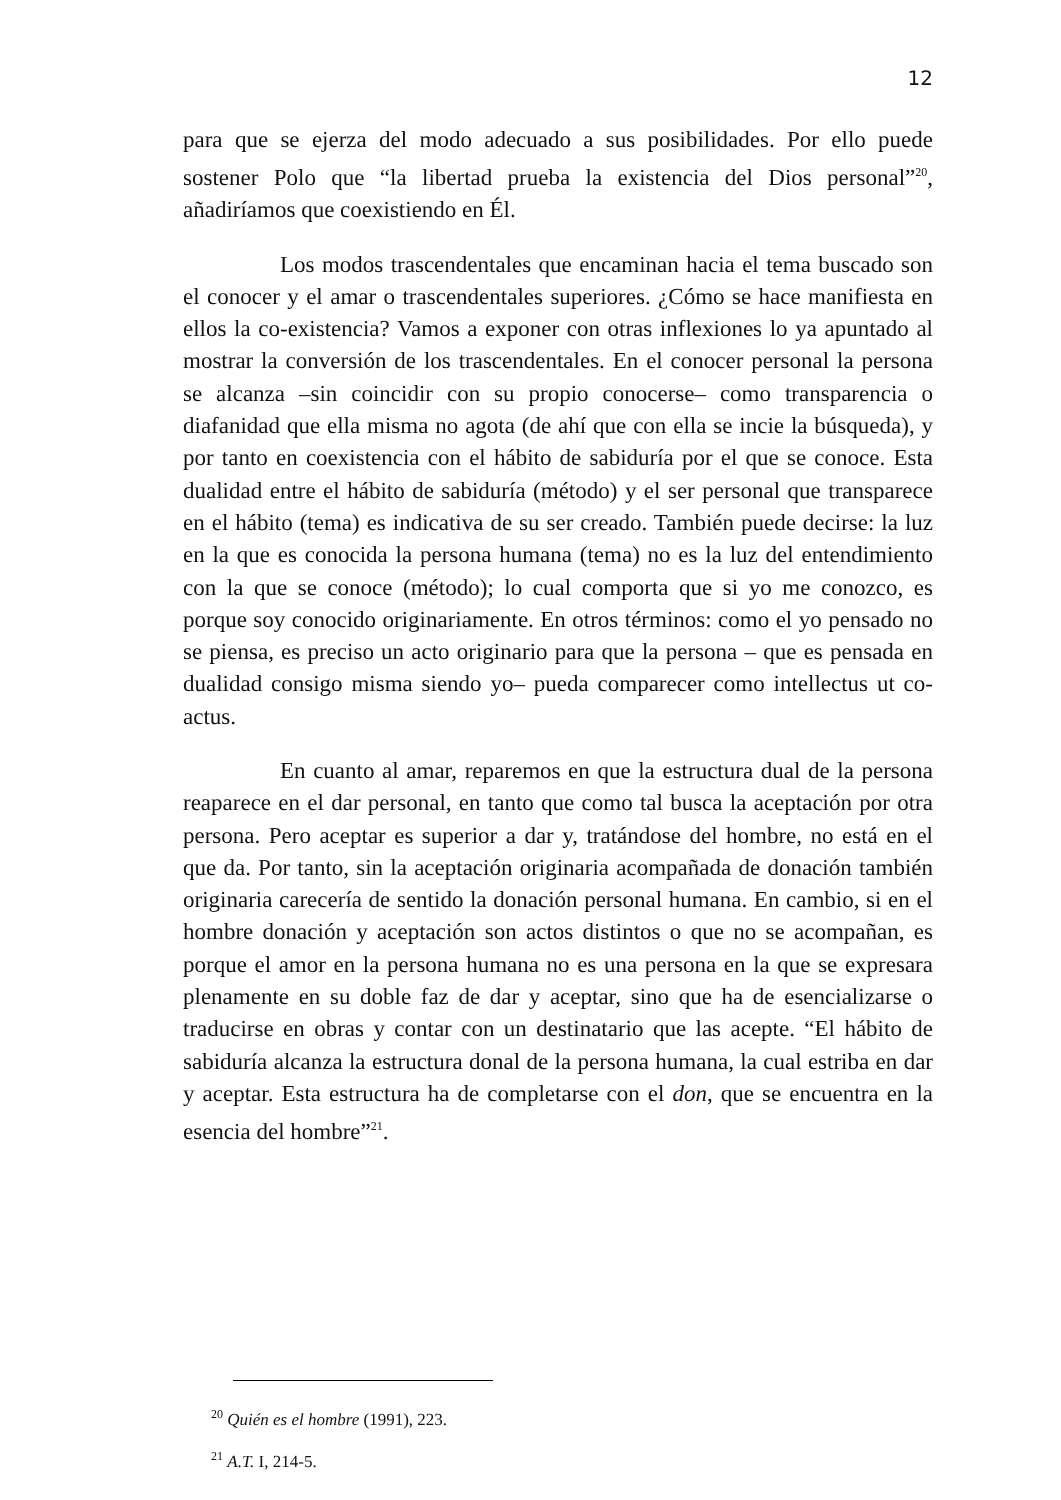12
para que se ejerza del modo adecuado a sus posibilidades. Por ello puede sostener Polo que “la libertad prueba la existencia del Dios personal”<sup>20</sup>, añadiríamos que coexistiendo en Él.
Los modos trascendentales que encaminan hacia el tema buscado son el conocer y el amar o trascendentales superiores. ¿Cómo se hace manifiesta en ellos la co-existencia? Vamos a exponer con otras inflexiones lo ya apuntado al mostrar la conversión de los trascendentales. En el conocer personal la persona se alcanza –sin coincidir con su propio conocerse– como transparencia o diafanidad que ella misma no agota (de ahí que con ella se incie la búsqueda), y por tanto en coexistencia con el hábito de sabiduría por el que se conoce. Esta dualidad entre el hábito de sabiduría (método) y el ser personal que transparece en el hábito (tema) es indicativa de su ser creado. También puede decirse: la luz en la que es conocida la persona humana (tema) no es la luz del entendimiento con la que se conoce (método); lo cual comporta que si yo me conozco, es porque soy conocido originariamente. En otros términos: como el yo pensado no se piensa, es preciso un acto originario para que la persona – que es pensada en dualidad consigo misma siendo yo– pueda comparecer como intellectus ut co-actus.
En cuanto al amar, reparemos en que la estructura dual de la persona reaparece en el dar personal, en tanto que como tal busca la aceptación por otra persona. Pero aceptar es superior a dar y, tratándose del hombre, no está en el que da. Por tanto, sin la aceptación originaria acompañada de donación también originaria carecería de sentido la donación personal humana. En cambio, si en el hombre donación y aceptación son actos distintos o que no se acompañan, es porque el amor en la persona humana no es una persona en la que se expresara plenamente en su doble faz de dar y aceptar, sino que ha de esencializarse o traducirse en obras y contar con un destinatario que las acepte. “El hábito de sabiduría alcanza la estructura donal de la persona humana, la cual estriba en dar y aceptar. Esta estructura ha de completarse con el don, que se encuentra en la esencia del hombre”<sup>21</sup>.
<sup>20</sup> Quién es el hombre (1991), 223.
<sup>21</sup> A.T. I, 214-5.